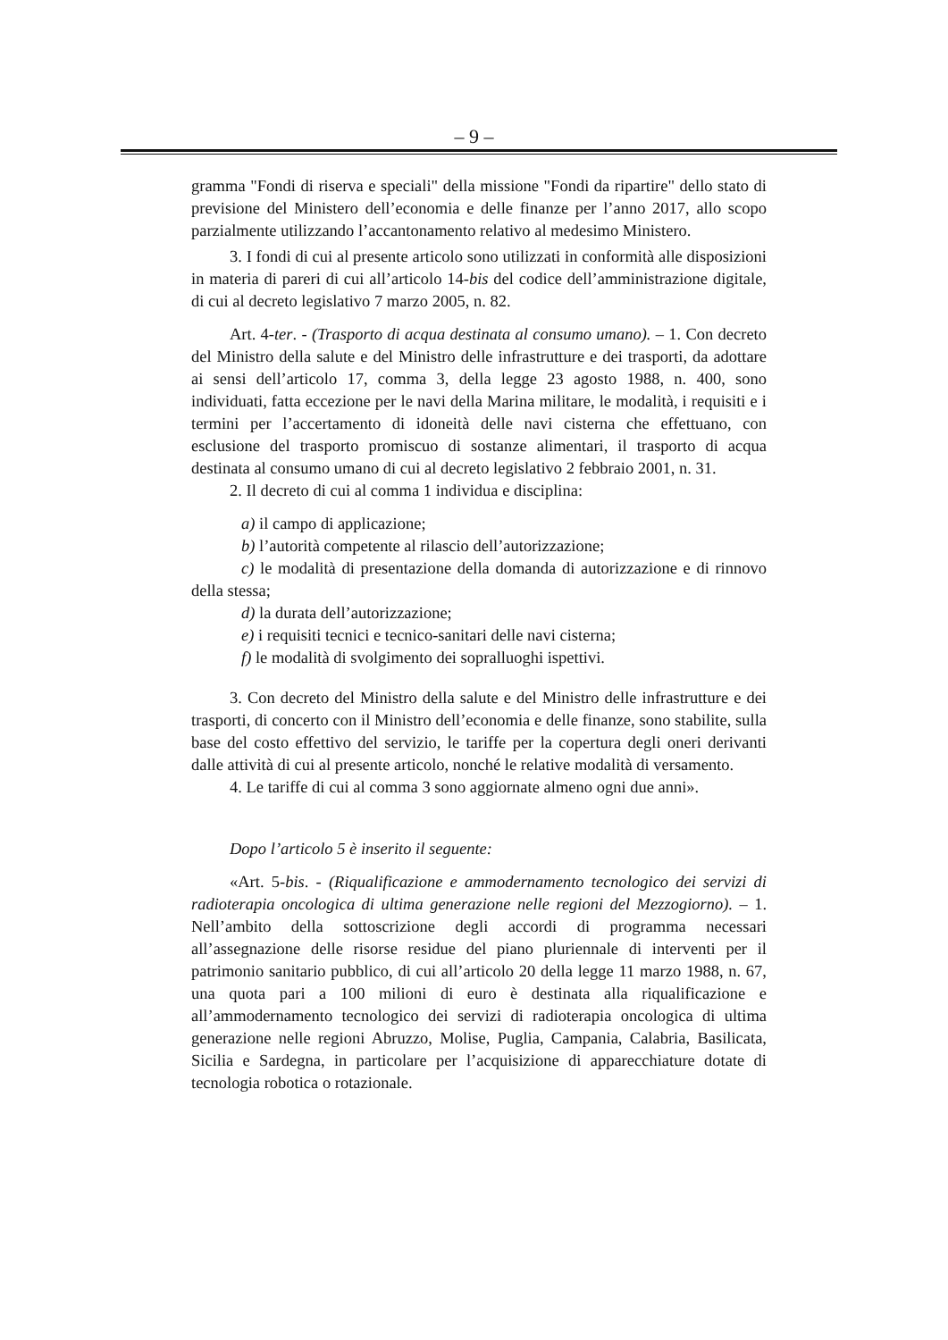– 9 –
gramma "Fondi di riserva e speciali" della missione "Fondi da ripartire" dello stato di previsione del Ministero dell’economia e delle finanze per l’anno 2017, allo scopo parzialmente utilizzando l’accantonamento relativo al medesimo Ministero.
3. I fondi di cui al presente articolo sono utilizzati in conformità alle disposizioni in materia di pareri di cui all’articolo 14-bis del codice dell’amministrazione digitale, di cui al decreto legislativo 7 marzo 2005, n. 82.
Art. 4-ter. - (Trasporto di acqua destinata al consumo umano). – 1. Con decreto del Ministro della salute e del Ministro delle infrastrutture e dei trasporti, da adottare ai sensi dell’articolo 17, comma 3, della legge 23 agosto 1988, n. 400, sono individuati, fatta eccezione per le navi della Marina militare, le modalità, i requisiti e i termini per l’accertamento di idoneità delle navi cisterna che effettuano, con esclusione del trasporto promiscuo di sostanze alimentari, il trasporto di acqua destinata al consumo umano di cui al decreto legislativo 2 febbraio 2001, n. 31.
2. Il decreto di cui al comma 1 individua e disciplina:
a) il campo di applicazione;
b) l’autorità competente al rilascio dell’autorizzazione;
c) le modalità di presentazione della domanda di autorizzazione e di rinnovo della stessa;
d) la durata dell’autorizzazione;
e) i requisiti tecnici e tecnico-sanitari delle navi cisterna;
f) le modalità di svolgimento dei sopralluoghi ispettivi.
3. Con decreto del Ministro della salute e del Ministro delle infrastrutture e dei trasporti, di concerto con il Ministro dell’economia e delle finanze, sono stabilite, sulla base del costo effettivo del servizio, le tariffe per la copertura degli oneri derivanti dalle attività di cui al presente articolo, nonché le relative modalità di versamento.
4. Le tariffe di cui al comma 3 sono aggiornate almeno ogni due anni».
Dopo l’articolo 5 è inserito il seguente:
«Art. 5-bis. - (Riqualificazione e ammodernamento tecnologico dei servizi di radioterapia oncologica di ultima generazione nelle regioni del Mezzogiorno). – 1. Nell’ambito della sottoscrizione degli accordi di programma necessari all’assegnazione delle risorse residue del piano pluriennale di interventi per il patrimonio sanitario pubblico, di cui all’articolo 20 della legge 11 marzo 1988, n. 67, una quota pari a 100 milioni di euro è destinata alla riqualificazione e all’ammodernamento tecnologico dei servizi di radioterapia oncologica di ultima generazione nelle regioni Abruzzo, Molise, Puglia, Campania, Calabria, Basilicata, Sicilia e Sardegna, in particolare per l’acquisizione di apparecchiature dotate di tecnologia robotica o rotazionale.